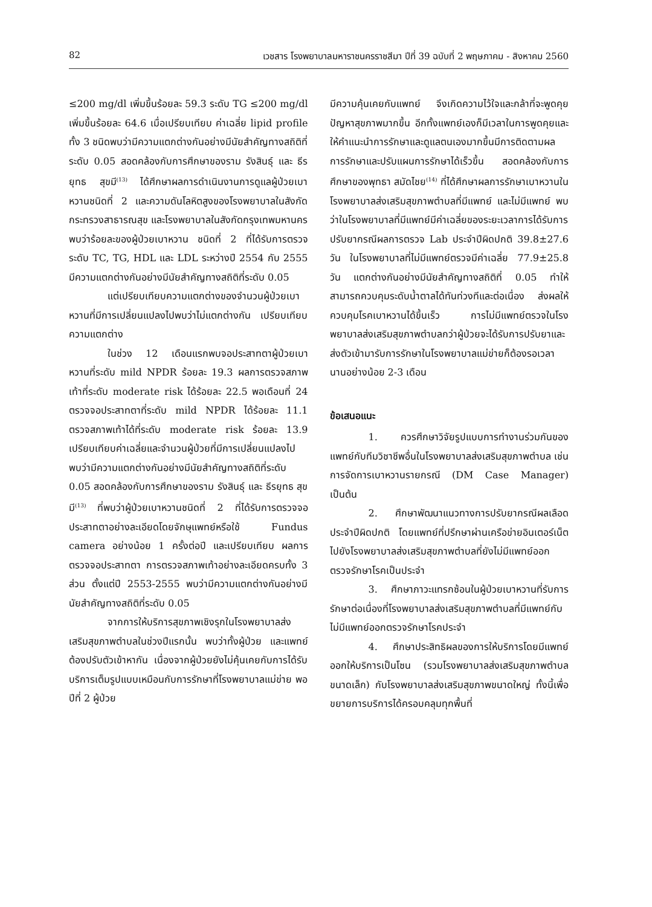82 เวชสาร โรงพยาบาลมหาราชนครราชสีมา ปีที่ 39 ฉบับที่ 2 พฤษภาคม - สิงหาคม 2560
≤200 mg/dl เพิ่มขึ้นร้อยละ 59.3 ระดับ TG ≤200 mg/dl เพิ่มขึ้นร้อยละ 64.6 เมื่อเปรียบเทียบ ค่าเฉลี่ย lipid profile ทั้ง 3 ชนิดพบว่ามีความแตกต่างกันอย่างมีนัยสำคัญทางสถิติที่ระดับ 0.05 สอดคล้องกับการศึกษาของราม รังสินธุ์ และ ธีรยุทธ สุขมี<sup>(13)</sup> ได้ศึกษาผลการดำเนินงานการดูแลผู้ป่วยเบาหวานชนิดที่ 2 และความดันโลหิตสูงของโรงพยาบาลในสังกัดกระทรวงสาธารณสุข และโรงพยาบาลในสังกัดกรุงเทพมหานคร พบว่าร้อยละของผู้ป่วยเบาหวาน ชนิดที่ 2 ที่ได้รับการตรวจระดับ TC, TG, HDL และ LDL ระหว่างปี 2554 กับ 2555 มีความแตกต่างกันอย่างมีนัยสำคัญทางสถิติที่ระดับ 0.05
แต่เปรียบเทียบความแตกต่างของจำนวนผู้ป่วยเบาหวานที่มีการเปลี่ยนแปลงไปพบว่าไม่แตกต่างกัน เปรียบเทียบความแตกต่าง
ในช่วง 12 เดือนแรกพบจอประสาทตาผู้ป่วยเบาหวานที่ระดับ mild NPDR ร้อยละ 19.3 ผลการตรวจสภาพเท้าที่ระดับ moderate risk ได้ร้อยละ 22.5 พอเดือนที่ 24 ตรวจจอประสาทตาที่ระดับ mild NPDR ได้ร้อยละ 11.1 ตรวจสภาพเท้าได้ที่ระดับ moderate risk ร้อยละ 13.9 เปรียบเทียบค่าเฉลี่ยและจำนวนผู้ป่วยที่มีการเปลี่ยนแปลงไป พบว่ามีความแตกต่างกันอย่างมีนัยสำคัญทางสถิติที่ระดับ 0.05 สอดคล้องกับการศึกษาของราม รังสินธุ์ และ ธีรยุทธ สุขมี<sup>(13)</sup> ที่พบว่าผู้ป่วยเบาหวานชนิดที่ 2 ที่ได้รับการตรวจจอประสาทตาอย่างละเอียดโดยจักษุแพทย์หรือใช้ Fundus camera อย่างน้อย 1 ครั้งต่อปี และเปรียบเทียบ ผลการตรวจจอประสาทตา การตรวจสภาพเท้าอย่างละเอียดครบทั้ง 3 ส่วน ตั้งแต่ปี 2553-2555 พบว่ามีความแตกต่างกันอย่างมีนัยสำคัญทางสถิติที่ระดับ 0.05
จากการให้บริการสุขภาพเชิงรุกในโรงพยาบาลส่งเสริมสุขภาพตำบลในช่วงปีแรกนั้น พบว่าทั้งผู้ป่วย และแพทย์ต้องปรับตัวเข้าหากัน เนื่องจากผู้ป่วยยังไม่คุ้นเคยกับการได้รับบริการเต็มรูปแบบเหมือนกับการรักษาที่โรงพยาบาลแม่ข่าย พอปีที่ 2 ผู้ป่วย
มีความคุ้นเคยกับแพทย์ จึงเกิดความไว้ใจและกล้าที่จะพูดคุยปัญหาสุขภาพมากขึ้น อีกทั้งแพทย์เองก็มีเวลาในการพูดคุยและให้คำแนะนำการรักษาและดูแลตนเองมากขึ้นมีการติดตามผลการรักษาและปรับแผนการรักษาได้เร็วขึ้น สอดคล้องกับการศึกษาของพุทธา สมัดไชย<sup>(14)</sup> ที่ได้ศึกษาผลการรักษาเบาหวานในโรงพยาบาลส่งเสริมสุขภาพตำบลที่มีแพทย์ และไม่มีแพทย์ พบว่าในโรงพยาบาลที่มีแพทย์มีค่าเฉลี่ยของระยะเวลาการได้รับการปรับยากรณีผลการตรวจ Lab ประจำปีผิดปกติ 39.8±27.6 วัน ในโรงพยาบาลที่ไม่มีแพทย์ตรวจมีค่าเฉลี่ย 77.9±25.8 วัน แตกต่างกันอย่างมีนัยสำคัญทางสถิติที่ 0.05 ทำให้สามารถควบคุมระดับน้ำตาลได้ทันท่วงทีและต่อเนื่อง ส่งผลให้ควบคุมโรคเบาหวานได้ขึ้นเร็ว การไม่มีแพทย์ตรวจในโรงพยาบาลส่งเสริมสุขภาพตำบลกว่าผู้ป่วยจะได้รับการปรับยาและส่งตัวเข้ามารับการรักษาในโรงพยาบาลแม่ข่ายก็ต้องรอเวลานานอย่างน้อย 2-3 เดือน
ข้อเสนอแนะ
1. ควรศึกษาวิจัยรูปแบบการทำงานร่วมกันของแพทย์กับทีมวิชาชีพอื่นในโรงพยาบาลส่งเสริมสุขภาพตำบล เช่น การจัดการเบาหวานรายกรณี (DM Case Manager) เป็นต้น
2. ศึกษาพัฒนาแนวทางการปรับยากรณีผลเลือดประจำปีผิดปกติ โดยแพทย์ที่ปรึกษาผ่านเครือข่ายอินเตอร์เน็ต ไปยังโรงพยาบาลส่งเสริมสุขภาพตำบลที่ยังไม่มีแพทย์ออกตรวจรักษาโรคเป็นประจำ
3. ศึกษาภาวะแทรกซ้อนในผู้ป่วยเบาหวานที่รับการรักษาต่อเนื่องที่โรงพยาบาลส่งเสริมสุขภาพตำบลที่มีแพทย์กับไม่มีแพทย์ออกตรวจรักษาโรคประจำ
4. ศึกษาประสิทธิผลของการให้บริการโดยมีแพทย์ออกให้บริการเป็นโซน (รวมโรงพยาบาลส่งเสริมสุขภาพตำบลขนาดเล็ก) กับโรงพยาบาลส่งเสริมสุขภาพขนาดใหญ่ ทั้งนี้เพื่อขยายการบริการได้ครอบคลุมทุกพื้นที่